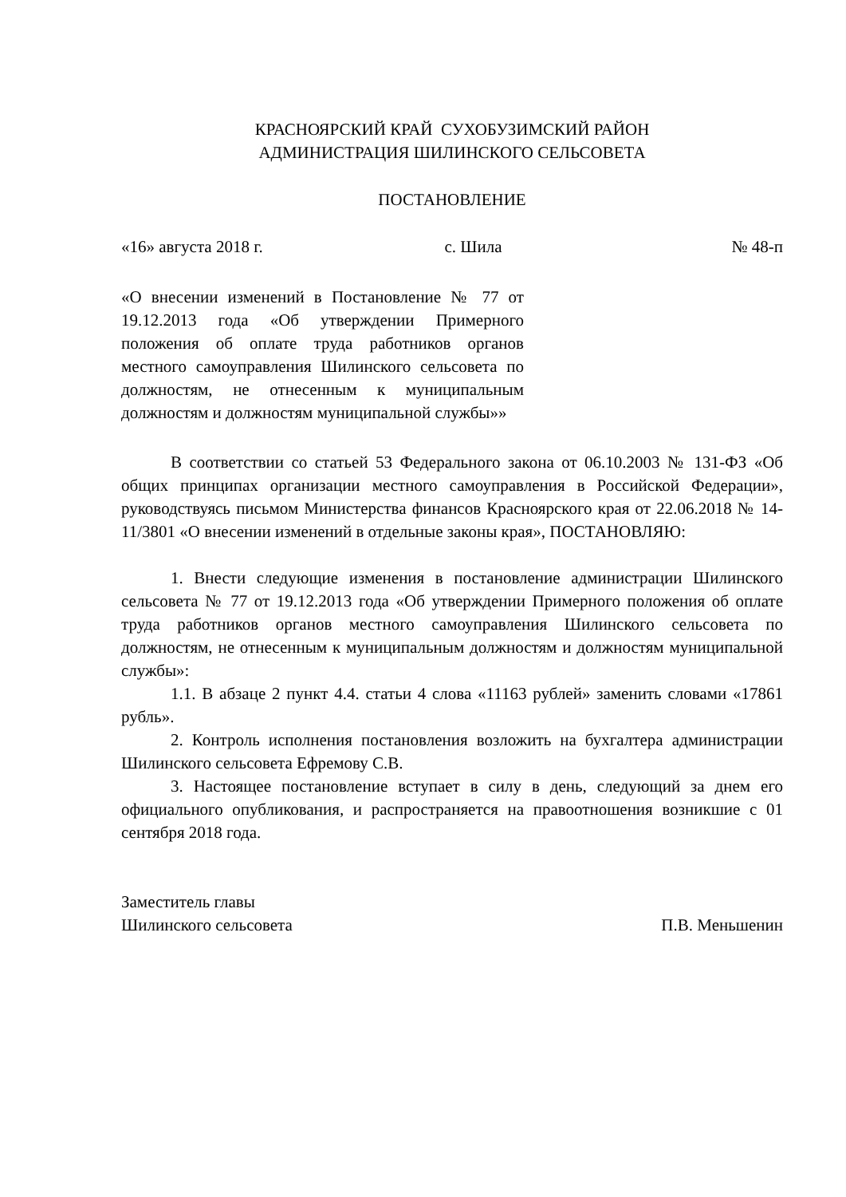КРАСНОЯРСКИЙ КРАЙ СУХОБУЗИМСКИЙ РАЙОН
АДМИНИСТРАЦИЯ ШИЛИНСКОГО СЕЛЬСОВЕТА
ПОСТАНОВЛЕНИЕ
«16» августа 2018 г. с. Шила № 48-п
«О внесении изменений в Постановление № 77 от 19.12.2013 года «Об утверждении Примерного положения об оплате труда работников органов местного самоуправления Шилинского сельсовета по должностям, не отнесенным к муниципальным должностям и должностям муниципальной службы»»
В соответствии со статьей 53 Федерального закона от 06.10.2003 № 131-ФЗ «Об общих принципах организации местного самоуправления в Российской Федерации», руководствуясь письмом Министерства финансов Красноярского края от 22.06.2018 № 14-11/3801 «О внесении изменений в отдельные законы края», ПОСТАНОВЛЯЮ:
1. Внести следующие изменения в постановление администрации Шилинского сельсовета № 77 от 19.12.2013 года «Об утверждении Примерного положения об оплате труда работников органов местного самоуправления Шилинского сельсовета по должностям, не отнесенным к муниципальным должностям и должностям муниципальной службы»:
1.1. В абзаце 2 пункт 4.4. статьи 4 слова «11163 рублей» заменить словами «17861 рубль».
2. Контроль исполнения постановления возложить на бухгалтера администрации Шилинского сельсовета Ефремову С.В.
3. Настоящее постановление вступает в силу в день, следующий за днем его официального опубликования, и распространяется на правоотношения возникшие с 01 сентября 2018 года.
Заместитель главы
Шилинского сельсовета П.В. Меньшенин